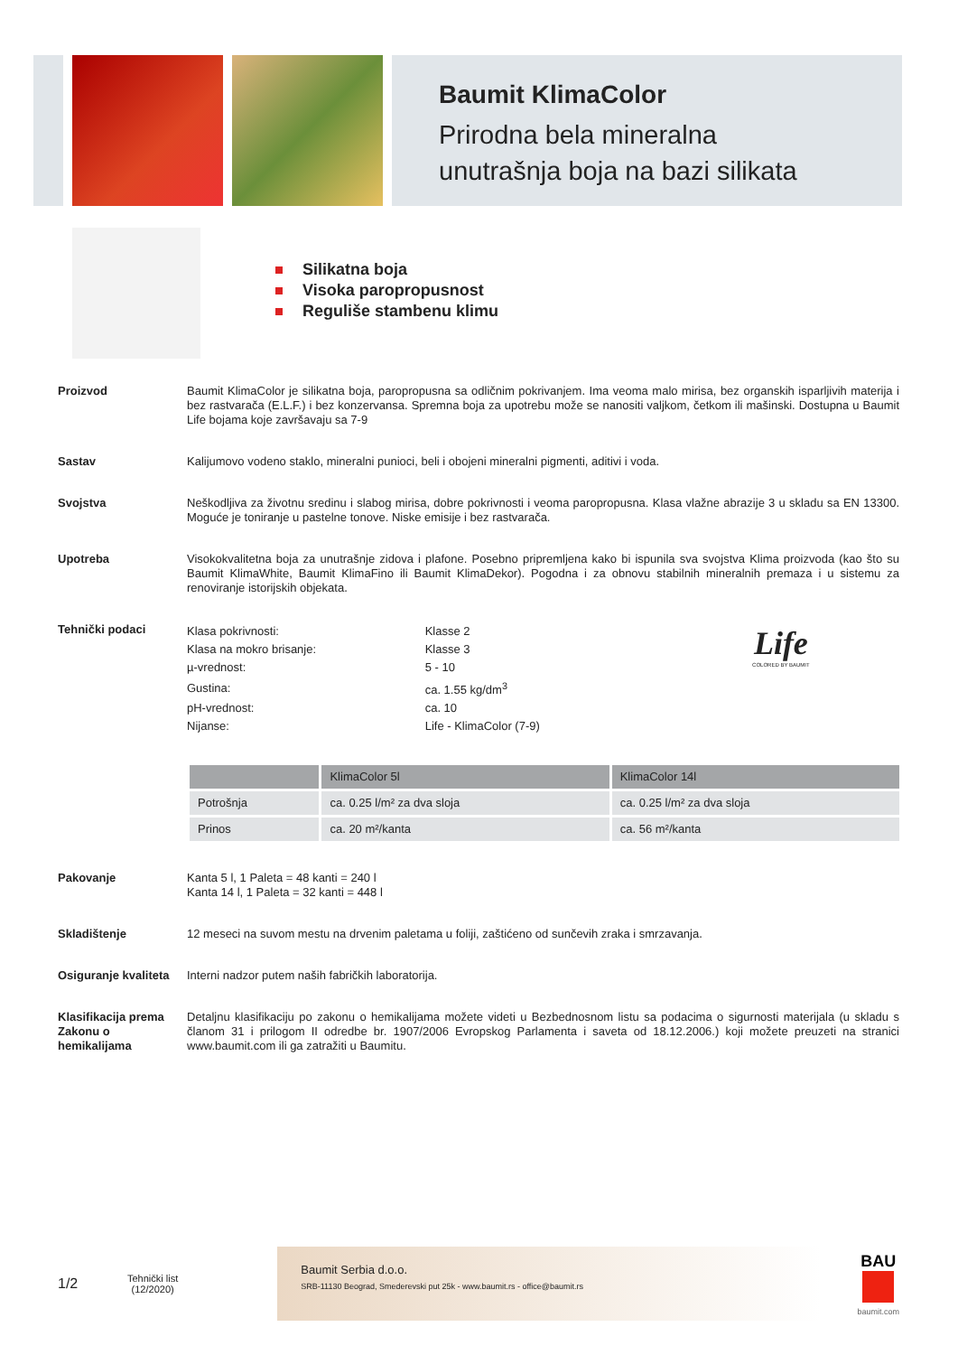Baumit KlimaColor
Prirodna bela mineralna
unutrašnja boja na bazi silikata
Silikatna boja
Visoka paropropusnost
Reguliše stambenu klimu
Proizvod Baumit KlimaColor je silikatna boja, paropropusna sa odličnim pokrivanjem. Ima veoma malo mirisa, bez organskih isparljivih materija i bez rastvarača (E.L.F.) i bez konzervansa. Spremna boja za upotrebu može se nanositi valjkom, četkom ili mašinski. Dostupna u Baumit Life bojama koje završavaju sa 7-9
Sastav Kalijumovo vodeno staklo, mineralni punioci, beli i obojeni mineralni pigmenti, aditivi i voda.
Svojstva Neškodljiva za životnu sredinu i slabog mirisa, dobre pokrivnosti i veoma paropropusna. Klasa vlažne abrazije 3 u skladu sa EN 13300. Moguće je toniranje u pastelne tonove. Niske emisije i bez rastvarača.
Upotreba Visokokvalitetna boja za unutrašnje zidova i plafone. Posebno pripremljena kako bi ispunila sva svojstva Klima proizvoda (kao što su Baumit KlimaWhite, Baumit KlimaFino ili Baumit KlimaDekor). Pogodna i za obnovu stabilnih mineralnih premaza i u sistemu za renoviranje istorijskih objekata.
Tehnički podaci
| Klasa pokrivnosti: | Klasse 2 | Life COLORED BY BAUMIT |
| Klasa na mokro brisanje: | Klasse 3 | |
| µ-vrednost: | 5 - 10 | |
| Gustina: | ca. 1.55 kg/dm<sup>3</sup> | |
| pH-vrednost: | ca. 10 | |
| Nijanse: | Life - KlimaColor (7-9) | |
| | KlimaColor 5l | KlimaColor 14l |
| --- | --- | --- |
| Potrošnja | ca. 0.25 l/m² za dva sloja | ca. 0.25 l/m² za dva sloja |
| Prinos | ca. 20 m²/kanta | ca. 56 m²/kanta |
Pakovanje Kanta 5 l, 1 Paleta = 48 kanti = 240 l
Kanta 14 l, 1 Paleta = 32 kanti = 448 l
Skladištenje 12 meseci na suvom mestu na drvenim paletama u foliji, zaštićeno od sunčevih zraka i smrzavanja.
Osiguranje kvaliteta
Interni nadzor putem naših fabričkih laboratorija.
Klasifikacija prema Zakonu o hemikalijama
Detaljnu klasifikaciju po zakonu o hemikalijama možete videti u Bezbednosnom listu sa podacima o sigurnosti materijala (u skladu s članom 31 i prilogom II odredbe br. 1907/2006 Evropskog Parlamenta i saveta od 18.12.2006.) koji možete preuzeti na stranici www.baumit.com ili ga zatražiti u Baumitu.
1/2
Tehnički list
(12/2020)
Baumit Serbia d.o.o.
SRB-11130 Beograd, Smederevski put 25k - www.baumit.rs - office@baumit.rs
BAU
baumit.com